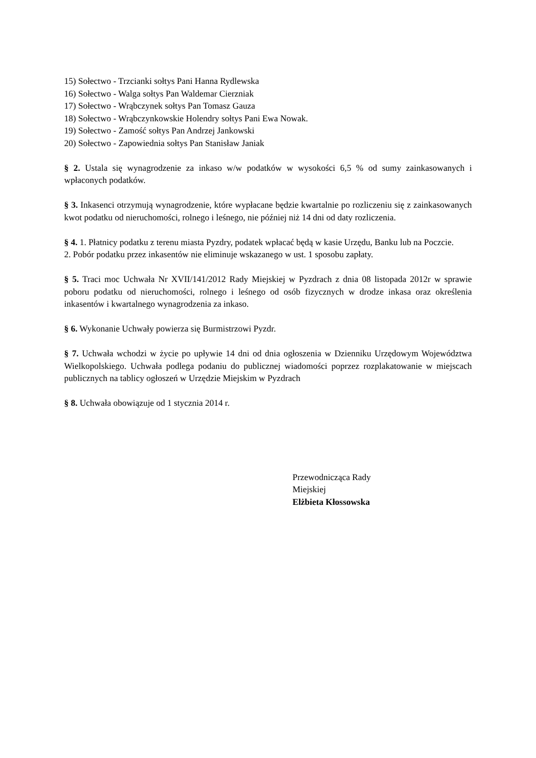15) Sołectwo - Trzcianki sołtys Pani Hanna Rydlewska
16) Sołectwo - Walga sołtys Pan Waldemar Cierzniak
17) Sołectwo - Wrąbczynek sołtys Pan Tomasz Gauza
18) Sołectwo - Wrąbczynkowskie Holendry sołtys Pani Ewa Nowak.
19) Sołectwo - Zamość sołtys Pan Andrzej Jankowski
20) Sołectwo - Zapowiednia sołtys Pan Stanisław Janiak
§ 2. Ustala się wynagrodzenie za inkaso w/w podatków w wysokości 6,5 % od sumy zainkasowanych i wpłaconych podatków.
§ 3. Inkasenci otrzymują wynagrodzenie, które wypłacane będzie kwartalnie po rozliczeniu się z zainkasowanych kwot podatku od nieruchomości, rolnego i leśnego, nie później niż 14 dni od daty rozliczenia.
§ 4. 1. Płatnicy podatku z terenu miasta Pyzdry, podatek wpłacać będą w kasie Urzędu, Banku lub na Poczcie.
2. Pobór podatku przez inkasentów nie eliminuje wskazanego w ust. 1 sposobu zapłaty.
§ 5. Traci moc Uchwała Nr XVII/141/2012 Rady Miejskiej w Pyzdrach z dnia 08 listopada 2012r w sprawie poboru podatku od nieruchomości, rolnego i leśnego od osób fizycznych w drodze inkasa oraz określenia inkasentów i kwartalnego wynagrodzenia za inkaso.
§ 6. Wykonanie Uchwały powierza się Burmistrzowi Pyzdr.
§ 7. Uchwała wchodzi w życie po upływie 14 dni od dnia ogłoszenia w Dzienniku Urzędowym Województwa Wielkopolskiego. Uchwała podlega podaniu do publicznej wiadomości poprzez rozplakatowanie w miejscach publicznych na tablicy ogłoszeń w Urzędzie Miejskim w Pyzdrach
§ 8. Uchwała obowiązuje od 1 stycznia 2014 r.
Przewodnicząca Rady
Miejskiej
Elżbieta Kłossowska